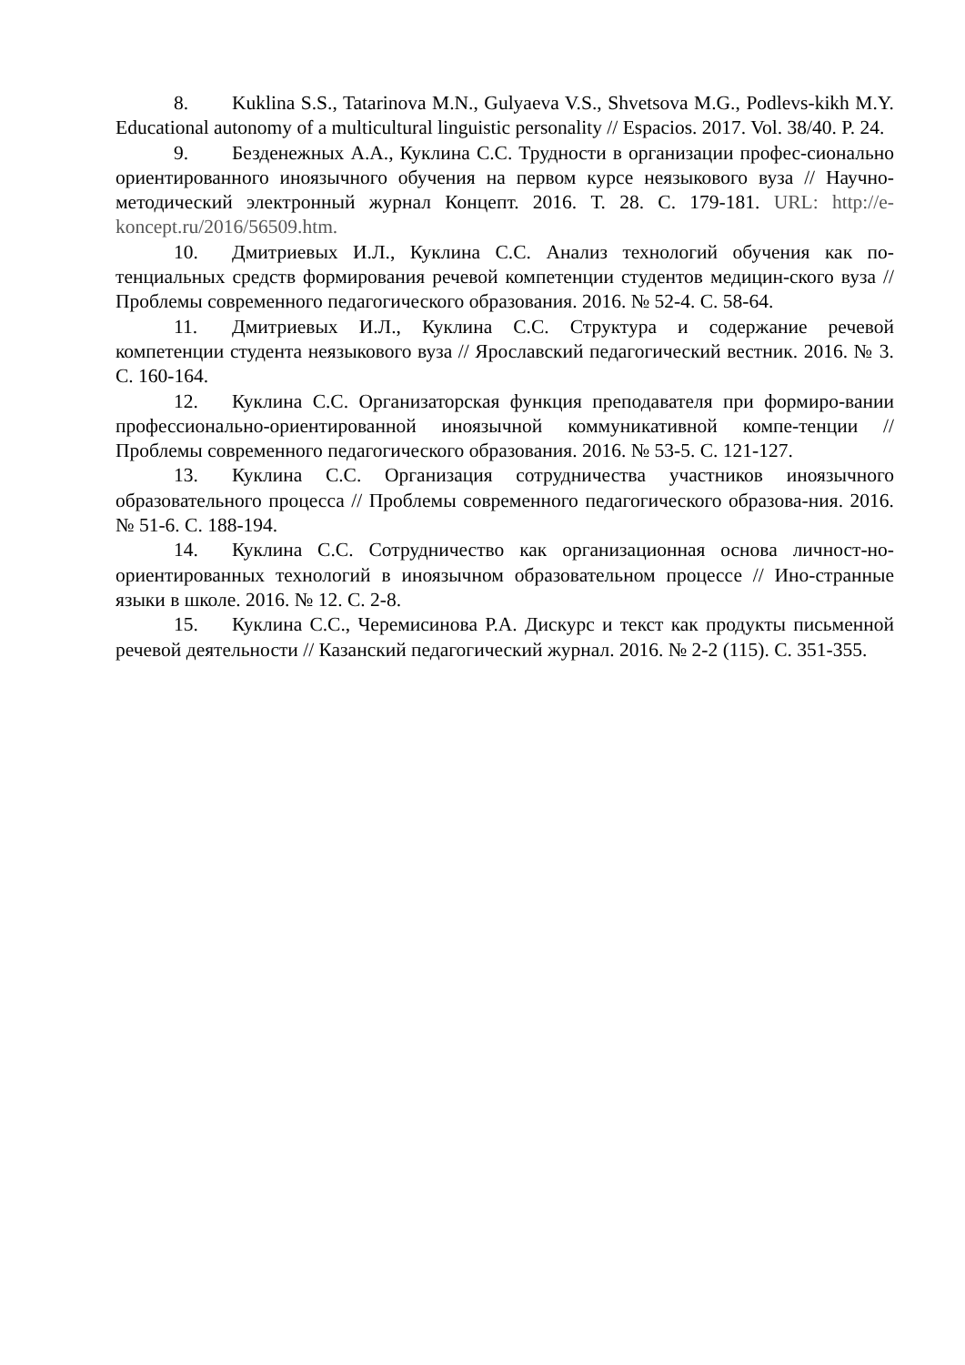8. Kuklina S.S., Tatarinova M.N., Gulyaeva V.S., Shvetsova M.G., Podlevs-kikh M.Y. Educational autonomy of a multicultural linguistic personality // Espacios. 2017. Vol. 38/40. P. 24.
9. Безденежных А.А., Куклина С.С. Трудности в организации профес-сионально ориентированного иноязычного обучения на первом курсе неязыкового вуза // Научно-методический электронный журнал Концепт. 2016. Т. 28. С. 179-181. URL: http://e-koncept.ru/2016/56509.htm.
10. Дмитриевых И.Л., Куклина С.С. Анализ технологий обучения как по-тенциальных средств формирования речевой компетенции студентов медицин-ского вуза // Проблемы современного педагогического образования. 2016. № 52-4. С. 58-64.
11. Дмитриевых И.Л., Куклина С.С. Структура и содержание речевой компетенции студента неязыкового вуза // Ярославский педагогический вестник. 2016. № 3. С. 160-164.
12. Куклина С.С. Организаторская функция преподавателя при формиро-вании профессионально-ориентированной иноязычной коммуникативной компе-тенции // Проблемы современного педагогического образования. 2016. № 53-5. С. 121-127.
13. Куклина С.С. Организация сотрудничества участников иноязычного образовательного процесса // Проблемы современного педагогического образова-ния. 2016. № 51-6. С. 188-194.
14. Куклина С.С. Сотрудничество как организационная основа личност-но-ориентированных технологий в иноязычном образовательном процессе // Ино-странные языки в школе. 2016. № 12. С. 2-8.
15. Куклина С.С., Черемисинова Р.А. Дискурс и текст как продукты письменной речевой деятельности // Казанский педагогический журнал. 2016. № 2-2 (115). С. 351-355.